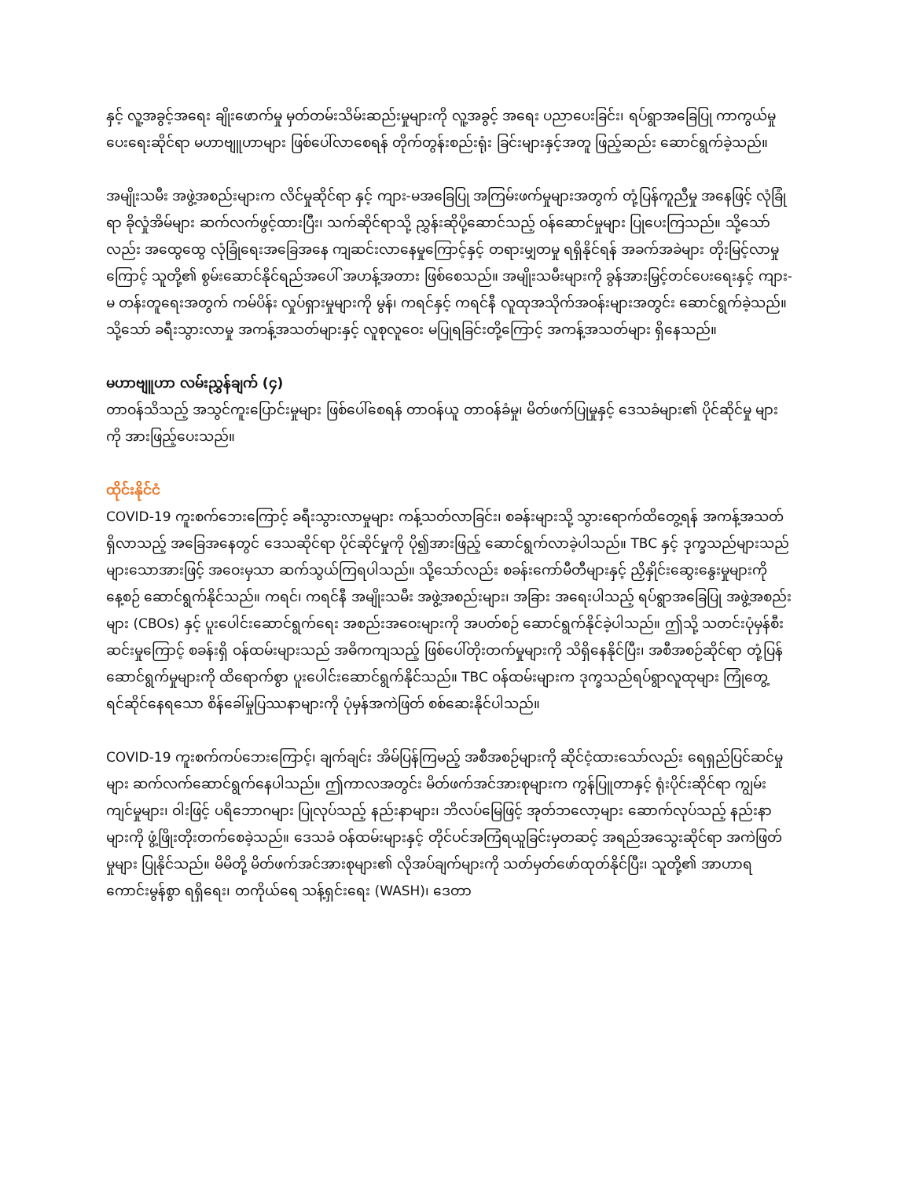နှင့် လူ့အခွင့်အရေး ချိုးဖောက်မှု မှတ်တမ်းသိမ်းဆည်းမှုများကို လူ့အခွင့် အရေး ပညာပေးခြင်း၊ ရပ်ရွာအခြေပြု ကာကွယ်မှုပေးရေးဆိုင်ရာ မဟာဗျူဟာများ ဖြစ်ပေါ်လာစေရန် တိုက်တွန်းစည်းရုံး ခြင်းများနှင့်အတူ ဖြည့်ဆည်း ဆောင်ရွက်ခဲ့သည်။
အမျိုးသမီး အဖွဲ့အစည်းများက လိင်မှုဆိုင်ရာ နှင့် ကျား-မအခြေပြု အကြမ်းဖက်မှုများအတွက် တုံ့ပြန်ကူညီမှု အနေဖြင့် လုံခြုံ ရာ ခိုလှုံအိမ်များ ဆက်လက်ဖွင့်ထားပြီး၊ သက်ဆိုင်ရာသို့ ညွှန်းဆိုပို့ဆောင်သည့် ဝန်ဆောင်မှုများ ပြုပေးကြသည်။ သို့သော် လည်း အထွေထွေ လုံခြုံရေးအခြေအနေ ကျဆင်းလာနေမှုကြောင့်နှင့် တရားမျှတမှု ရရှိနိုင်ရန် အခက်အခဲများ တိုးမြင့်လာမှု ကြောင့် သူတို့၏ စွမ်းဆောင်နိုင်ရည်အပေါ် အဟန့်အတား ဖြစ်စေသည်။ အမျိုးသမီးများကို ခွန်အားမြှင့်တင်ပေးရေးနှင့် ကျား-မ တန်းတူရေးအတွက် ကမ်ပိန်း လှုပ်ရှားမှုများကို မွန်၊ ကရင်နှင့် ကရင်နီ လူထုအသိုက်အဝန်းများအတွင်း ဆောင်ရွက်ခဲ့သည်။ သို့သော် ခရီးသွားလာမှု အကန့်အသတ်များနှင့် လူစုလူဝေး မပြုရခြင်းတို့ကြောင့် အကန့်အသတ်များ ရှိနေသည်။
မဟာဗျူဟာ လမ်းညွှန်ချက် (၄)
တာဝန်သိသည့် အသွင်ကူးပြောင်းမှုများ ဖြစ်ပေါ်စေရန် တာဝန်ယူ တာဝန်ခံမှု၊ မိတ်ဖက်ပြုမှုနှင့် ဒေသခံများ၏ ပိုင်ဆိုင်မှု များကို အားဖြည့်ပေးသည်။
ထိုင်းနိုင်ငံ
COVID-19 ကူးစက်ဘေးကြောင့် ခရီးသွားလာမှုများ ကန့်သတ်လာခြင်း၊ စခန်းများသို့ သွားရောက်ထိတွေ့ရန် အကန့်အသတ် ရှိလာသည့် အခြေအနေတွင် ဒေသဆိုင်ရာ ပိုင်ဆိုင်မှုကို ပို၍အားဖြည့် ဆောင်ရွက်လာခဲ့ပါသည်။ TBC နှင့် ဒုက္ခသည်များသည် များသောအားဖြင့် အဝေးမှသာ ဆက်သွယ်ကြရပါသည်။ သို့သော်လည်း စခန်းကော်မီတီများနှင့် ညှိနှိုင်းဆွေးနွေးမှုများကို နေ့စဉ် ဆောင်ရွက်နိုင်သည်။ ကရင်၊ ကရင်နီ အမျိုးသမီး အဖွဲ့အစည်းများ၊ အခြား အရေးပါသည့် ရပ်ရွာအခြေပြု အဖွဲ့အစည်း များ (CBOs) နှင့် ပူးပေါင်းဆောင်ရွက်ရေး အစည်းအဝေးများကို အပတ်စဉ် ဆောင်ရွက်နိုင်ခဲ့ပါသည်။ ဤသို့ သတင်းပုံမှန်စီး ဆင်းမှုကြောင့် စခန်းရှိ ဝန်ထမ်းများသည် အဓိကကျသည့် ဖြစ်ပေါ်တိုးတက်မှုများကို သိရှိနေနိုင်ပြီး၊ အစီအစဉ်ဆိုင်ရာ တုံ့ပြန် ဆောင်ရွက်မှုများကို ထိရောက်စွာ ပူးပေါင်းဆောင်ရွက်နိုင်သည်။ TBC ဝန်ထမ်းများက ဒုက္ခသည်ရပ်ရွာလူထုများ ကြုံတွေ့ရင်ဆိုင်နေရသော စိန်ခေါ်မှုပြဿနာများကို ပုံမှန်အကဲဖြတ် စစ်ဆေးနိုင်ပါသည်။
COVID-19 ကူးစက်ကပ်ဘေးကြောင့်၊ ချက်ချင်း အိမ်ပြန်ကြမည့် အစီအစဉ်များကို ဆိုင်ငံ့ထားသော်လည်း ရေရှည်ပြင်ဆင်မှု များ ဆက်လက်ဆောင်ရွက်နေပါသည်။ ဤကာလအတွင်း မိတ်ဖက်အင်အားစုများက ကွန်ပြူတာနှင့် ရုံးပိုင်းဆိုင်ရာ ကျွမ်း ကျင်မှုများ၊ ဝါးဖြင့် ပရိဘောဂများ ပြုလုပ်သည့် နည်းနာများ၊ ဘိလပ်မြေဖြင့် အုတ်ဘလော့များ ဆောက်လုပ်သည့် နည်းနာ များကို ဖွံ့ဖြိုးတိုးတက်စေခဲ့သည်။ ဒေသခံ ဝန်ထမ်းများနှင့် တိုင်ပင်အကြံရယူခြင်းမှတဆင့် အရည်အသွေးဆိုင်ရာ အကဲဖြတ် မှုများ ပြုနိုင်သည်။ မိမိတို့ မိတ်ဖက်အင်အားစုများ၏ လိုအပ်ချက်များကို သတ်မှတ်ဖော်ထုတ်နိုင်ပြီး၊ သူတို့၏ အာဟာရ ကောင်းမွန်စွာ ရရှိရေး၊ တကိုယ်ရေ သန့်ရှင်းရေး (WASH)၊ ဒေတာ